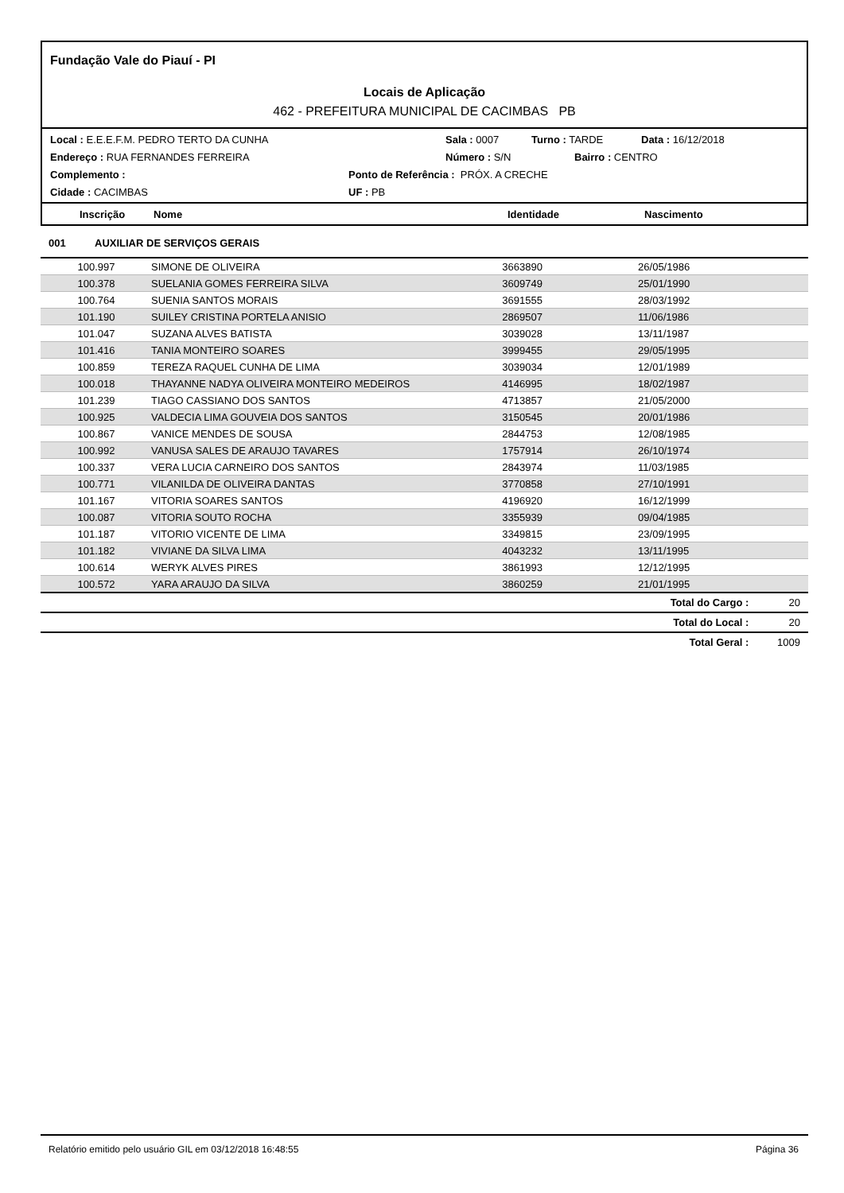Fundação Vale do Piauí - PI
Locais de Aplicação
462 - PREFEITURA MUNICIPAL DE CACIMBAS PB
Local : E.E.E.F.M. PEDRO TERTO DA CUNHA Sala : 0007 Turno : TARDE Data : 16/12/2018
Endereço : RUA FERNANDES FERREIRA Número : S/N Bairro : CENTRO
Complemento : Ponto de Referência : PRÓX. A CRECHE
Cidade : CACIMBAS UF : PB
Inscrição Nome Identidade Nascimento
001 AUXILIAR DE SERVIÇOS GERAIS
| | 100.997 | SIMONE DE OLIVEIRA | 3663890 | 26/05/1986 | | |
| | 100.378 | SUELANIA GOMES FERREIRA SILVA | 3609749 | 25/01/1990 | | |
| | 100.764 | SUENIA SANTOS MORAIS | 3691555 | 28/03/1992 | | |
| | 101.190 | SUILEY CRISTINA PORTELA ANISIO | 2869507 | 11/06/1986 | | |
| | 101.047 | SUZANA ALVES BATISTA | 3039028 | 13/11/1987 | | |
| | 101.416 | TANIA MONTEIRO SOARES | 3999455 | 29/05/1995 | | |
| | 100.859 | TEREZA RAQUEL CUNHA DE LIMA | 3039034 | 12/01/1989 | | |
| | 100.018 | THAYANNE NADYA OLIVEIRA MONTEIRO MEDEIROS | 4146995 | 18/02/1987 | | |
| | 101.239 | TIAGO CASSIANO DOS SANTOS | 4713857 | 21/05/2000 | | |
| | 100.925 | VALDECIA LIMA GOUVEIA DOS SANTOS | 3150545 | 20/01/1986 | | |
| | 100.867 | VANICE MENDES DE SOUSA | 2844753 | 12/08/1985 | | |
| | 100.992 | VANUSA SALES DE ARAUJO TAVARES | 1757914 | 26/10/1974 | | |
| | 100.337 | VERA LUCIA CARNEIRO DOS SANTOS | 2843974 | 11/03/1985 | | |
| | 100.771 | VILANILDA DE OLIVEIRA DANTAS | 3770858 | 27/10/1991 | | |
| | 101.167 | VITORIA SOARES SANTOS | 4196920 | 16/12/1999 | | |
| | 100.087 | VITORIA SOUTO ROCHA | 3355939 | 09/04/1985 | | |
| | 101.187 | VITORIO VICENTE DE LIMA | 3349815 | 23/09/1995 | | |
| | 101.182 | VIVIANE DA SILVA LIMA | 4043232 | 13/11/1995 | | |
| | 100.614 | WERYK ALVES PIRES | 3861993 | 12/12/1995 | | |
| | 100.572 | YARA ARAUJO DA SILVA | 3860259 | 21/01/1995 | | |
| Total do Cargo : | | | | | | 20 |
| Total do Local : | | | | | | 20 |
| Total Geral : | | | | | | 1009 |
Relatório emitido pelo usuário GIL em 03/12/2018 16:48:55 Página 36